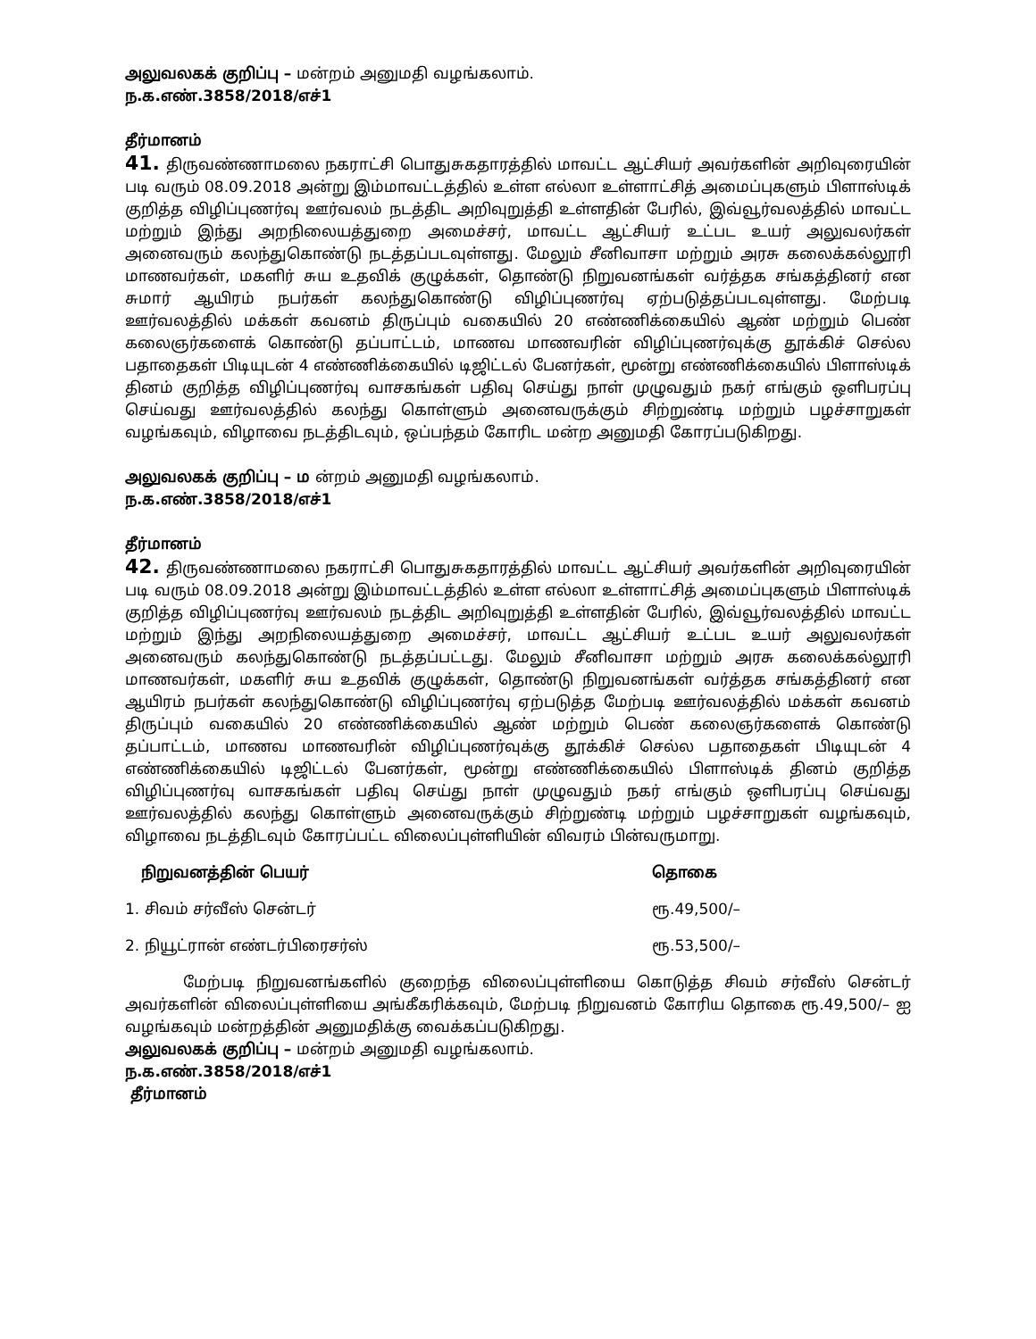அலுவலகக் குறிப்பு – மன்றம் அனுமதி வழங்கலாம்.
ந.க.எண்.3858/2018/எச்1
தீர்மானம்
41. திருவண்ணாமலை நகராட்சி பொதுசுகதாரத்தில் மாவட்ட ஆட்சியர் அவர்களின் அறிவுரையின் படி வரும் 08.09.2018 அன்று இம்மாவட்டத்தில் உள்ள எல்லா உள்ளாட்சித் அமைப்புகளும் பிளாஸ்டிக் குறித்த விழிப்புணர்வு ஊர்வலம் நடத்திட அறிவுறுத்தி உள்ளதின் பேரில், இவ்வூர்வலத்தில் மாவட்ட மற்றும் இந்து அறநிலையத்துறை அமைச்சர், மாவட்ட ஆட்சியர் உட்பட உயர் அலுவலர்கள் அனைவரும் கலந்துகொண்டு நடத்தப்படவுள்ளது. மேலும் சீனிவாசா மற்றும் அரசு கலைக்கல்லூரி மாணவர்கள், மகளிர் சுய உதவிக் குழுக்கள், தொண்டு நிறுவனங்கள் வர்த்தக சங்கத்தினர் என சுமார் ஆயிரம் நபர்கள் கலந்துகொண்டு விழிப்புணர்வு ஏற்படுத்தப்படவுள்ளது. மேற்படி ஊர்வலத்தில் மக்கள் கவனம் திருப்பும் வகையில் 20 எண்ணிக்கையில் ஆண் மற்றும் பெண் கலைஞர்களைக் கொண்டு தப்பாட்டம், மாணவ மாணவரின் விழிப்புணர்வுக்கு தூக்கிச் செல்ல பதாதைகள் பிடியுடன் 4 எண்ணிக்கையில் டிஜிட்டல் பேனர்கள், மூன்று எண்ணிக்கையில் பிளாஸ்டிக் தினம் குறித்த விழிப்புணர்வு வாசகங்கள் பதிவு செய்து நாள் முழுவதும் நகர் எங்கும் ஒளிபரப்பு செய்வது ஊர்வலத்தில் கலந்து கொள்ளும் அனைவருக்கும் சிற்றுண்டி மற்றும் பழச்சாறுகள் வழங்கவும், விழாவை நடத்திடவும், ஒப்பந்தம் கோரிட மன்ற அனுமதி கோரப்படுகிறது.
அலுவலகக் குறிப்பு – ம ன்றம் அனுமதி வழங்கலாம்.
ந.க.எண்.3858/2018/எச்1
தீர்மானம்
42. திருவண்ணாமலை நகராட்சி பொதுசுகதாரத்தில் மாவட்ட ஆட்சியர் அவர்களின் அறிவுரையின் படி வரும் 08.09.2018 அன்று இம்மாவட்டத்தில் உள்ள எல்லா உள்ளாட்சித் அமைப்புகளும் பிளாஸ்டிக் குறித்த விழிப்புணர்வு ஊர்வலம் நடத்திட அறிவுறுத்தி உள்ளதின் பேரில், இவ்வூர்வலத்தில் மாவட்ட மற்றும் இந்து அறநிலையத்துறை அமைச்சர், மாவட்ட ஆட்சியர் உட்பட உயர் அலுவலர்கள் அனைவரும் கலந்துகொண்டு நடத்தப்பட்டது. மேலும் சீனிவாசா மற்றும் அரசு கலைக்கல்லூரி மாணவர்கள், மகளிர் சுய உதவிக் குழுக்கள், தொண்டு நிறுவனங்கள் வர்த்தக சங்கத்தினர் என ஆயிரம் நபர்கள் கலந்துகொண்டு விழிப்புணர்வு ஏற்படுத்த மேற்படி ஊர்வலத்தில் மக்கள் கவனம் திருப்பும் வகையில் 20 எண்ணிக்கையில் ஆண் மற்றும் பெண் கலைஞர்களைக் கொண்டு தப்பாட்டம், மாணவ மாணவரின் விழிப்புணர்வுக்கு தூக்கிச் செல்ல பதாதைகள் பிடியுடன் 4 எண்ணிக்கையில் டிஜிட்டல் பேனர்கள், மூன்று எண்ணிக்கையில் பிளாஸ்டிக் தினம் குறித்த விழிப்புணர்வு வாசகங்கள் பதிவு செய்து நாள் முழுவதும் நகர் எங்கும் ஒளிபரப்பு செய்வது ஊர்வலத்தில் கலந்து கொள்ளும் அனைவருக்கும் சிற்றுண்டி மற்றும் பழச்சாறுகள் வழங்கவும், விழாவை நடத்திடவும் கோரப்பட்ட விலைப்புள்ளியின் விவரம் பின்வருமாறு.
| நிறுவனத்தின் பெயர் | தொகை |
| --- | --- |
| 1. சிவம் சர்வீஸ் சென்டர் | ரூ.49,500/– |
| 2. நியூட்ரான் எண்டர்பிரைசர்ஸ் | ரூ.53,500/– |
மேற்படி நிறுவனங்களில் குறைந்த விலைப்புள்ளியை கொடுத்த சிவம் சர்வீஸ் சென்டர் அவர்களின் விலைப்புள்ளியை அங்கீகரிக்கவும், மேற்படி நிறுவனம் கோரிய தொகை ரூ.49,500/– ஐ வழங்கவும் மன்றத்தின் அனுமதிக்கு வைக்கப்படுகிறது.
அலுவலகக் குறிப்பு – மன்றம் அனுமதி வழங்கலாம்.
ந.க.எண்.3858/2018/எச்1
தீர்மானம்